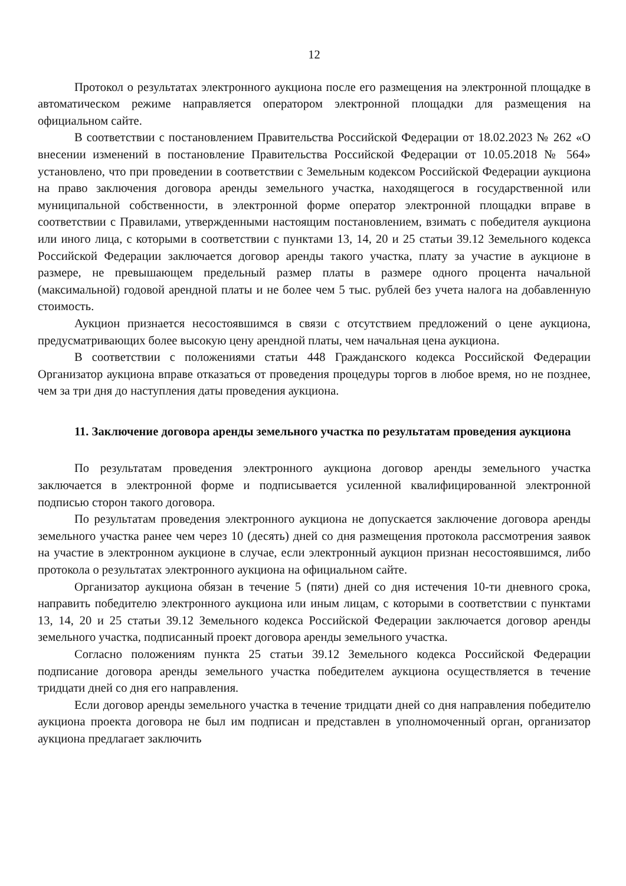12
Протокол о результатах электронного аукциона после его размещения на электронной площадке в автоматическом режиме направляется оператором электронной площадки для размещения на официальном сайте.
В соответствии с постановлением Правительства Российской Федерации от 18.02.2023 № 262 «О внесении изменений в постановление Правительства Российской Федерации от 10.05.2018 № 564» установлено, что при проведении в соответствии с Земельным кодексом Российской Федерации аукциона на право заключения договора аренды земельного участка, находящегося в государственной или муниципальной собственности, в электронной форме оператор электронной площадки вправе в соответствии с Правилами, утвержденными настоящим постановлением, взимать с победителя аукциона или иного лица, с которыми в соответствии с пунктами 13, 14, 20 и 25 статьи 39.12 Земельного кодекса Российской Федерации заключается договор аренды такого участка, плату за участие в аукционе в размере, не превышающем предельный размер платы в размере одного процента начальной (максимальной) годовой арендной платы и не более чем 5 тыс. рублей без учета налога на добавленную стоимость.
Аукцион признается несостоявшимся в связи с отсутствием предложений о цене аукциона, предусматривающих более высокую цену арендной платы, чем начальная цена аукциона.
В соответствии с положениями статьи 448 Гражданского кодекса Российской Федерации Организатор аукциона вправе отказаться от проведения процедуры торгов в любое время, но не позднее, чем за три дня до наступления даты проведения аукциона.
11. Заключение договора аренды земельного участка по результатам проведения аукциона
По результатам проведения электронного аукциона договор аренды земельного участка заключается в электронной форме и подписывается усиленной квалифицированной электронной подписью сторон такого договора.
По результатам проведения электронного аукциона не допускается заключение договора аренды земельного участка ранее чем через 10 (десять) дней со дня размещения протокола рассмотрения заявок на участие в электронном аукционе в случае, если электронный аукцион признан несостоявшимся, либо протокола о результатах электронного аукциона на официальном сайте.
Организатор аукциона обязан в течение 5 (пяти) дней со дня истечения 10-ти дневного срока, направить победителю электронного аукциона или иным лицам, с которыми в соответствии с пунктами 13, 14, 20 и 25 статьи 39.12 Земельного кодекса Российской Федерации заключается договор аренды земельного участка, подписанный проект договора аренды земельного участка.
Согласно положениям пункта 25 статьи 39.12 Земельного кодекса Российской Федерации подписание договора аренды земельного участка победителем аукциона осуществляется в течение тридцати дней со дня его направления.
Если договор аренды земельного участка в течение тридцати дней со дня направления победителю аукциона проекта договора не был им подписан и представлен в уполномоченный орган, организатор аукциона предлагает заключить